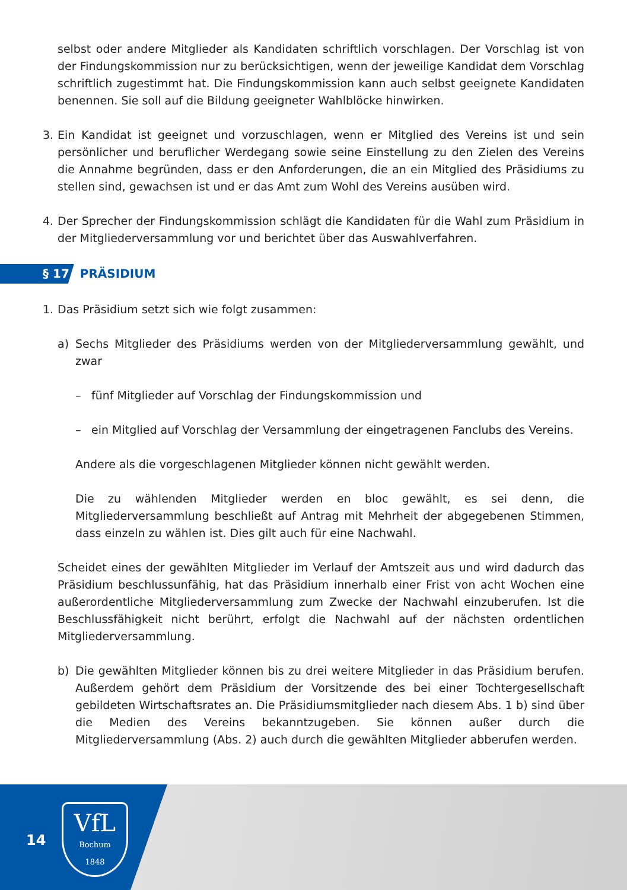selbst oder andere Mitglieder als Kandidaten schriftlich vorschlagen. Der Vorschlag ist von der Findungskommission nur zu berücksichtigen, wenn der jeweilige Kandidat dem Vorschlag schriftlich zugestimmt hat. Die Findungskommission kann auch selbst geeignete Kandidaten benennen. Sie soll auf die Bildung geeigneter Wahlblöcke hinwirken.
3. Ein Kandidat ist geeignet und vorzuschlagen, wenn er Mitglied des Vereins ist und sein persönlicher und beruflicher Werdegang sowie seine Einstellung zu den Zielen des Vereins die Annahme begründen, dass er den Anforderungen, die an ein Mitglied des Präsidiums zu stellen sind, gewachsen ist und er das Amt zum Wohl des Vereins ausüben wird.
4. Der Sprecher der Findungskommission schlägt die Kandidaten für die Wahl zum Präsidium in der Mitgliederversammlung vor und berichtet über das Auswahlverfahren.
§ 17 PRÄSIDIUM
1. Das Präsidium setzt sich wie folgt zusammen:
a) Sechs Mitglieder des Präsidiums werden von der Mitgliederversammlung gewählt, und zwar
– fünf Mitglieder auf Vorschlag der Findungskommission und
– ein Mitglied auf Vorschlag der Versammlung der eingetragenen Fanclubs des Vereins.
Andere als die vorgeschlagenen Mitglieder können nicht gewählt werden.
Die zu wählenden Mitglieder werden en bloc gewählt, es sei denn, die Mitgliederversammlung beschließt auf Antrag mit Mehrheit der abgegebenen Stimmen, dass einzeln zu wählen ist. Dies gilt auch für eine Nachwahl.
Scheidet eines der gewählten Mitglieder im Verlauf der Amtszeit aus und wird dadurch das Präsidium beschlussunfähig, hat das Präsidium innerhalb einer Frist von acht Wochen eine außerordentliche Mitgliederversammlung zum Zwecke der Nachwahl einzuberufen. Ist die Beschlussfähigkeit nicht berührt, erfolgt die Nachwahl auf der nächsten ordentlichen Mitgliederversammlung.
b) Die gewählten Mitglieder können bis zu drei weitere Mitglieder in das Präsidium berufen. Außerdem gehört dem Präsidium der Vorsitzende des bei einer Tochtergesellschaft gebildeten Wirtschaftsrates an. Die Präsidiumsmitglieder nach diesem Abs. 1 b) sind über die Medien des Vereins bekanntzugeben. Sie können außer durch die Mitgliederversammlung (Abs. 2) auch durch die gewählten Mitglieder abberufen werden.
14
VfL
Bochum
1848